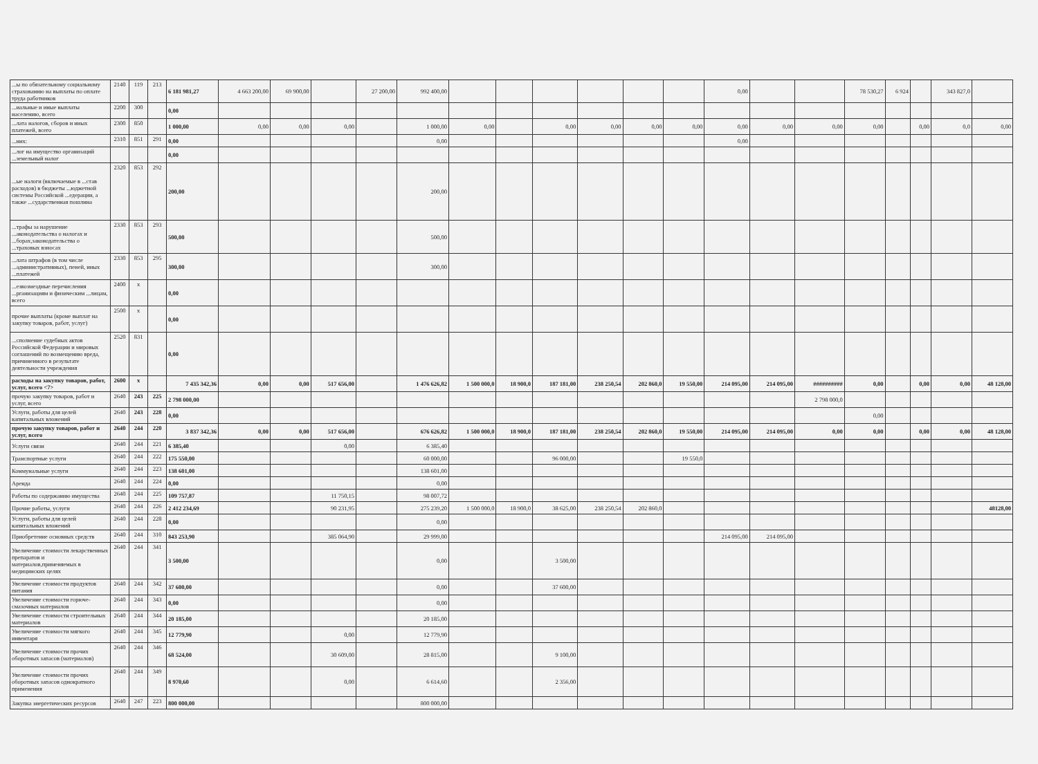| ...ы по обязательному социальному страхованию на выплаты по оплате труда работников | 2140 | 119 | 213 | 6 181 981,27 | 4 663 200,00 | 69 900,00 | | 27 200,00 | 992 400,00 | | | | | | | 0,00 | | | 78 530,27 | 6 924 | | 343 827,0 | |
| ...иальные и иные выплаты населению, всего | 2200 | 300 | | 0,00 | | | | | | | | | | | | | | | | | | | |
| ...лата налогов, сборов и иных платежей, всего | 2300 | 850 | | 1 000,00 | 0,00 | 0,00 | 0,00 | | 1 000,00 | 0,00 | | 0,00 | 0,00 | 0,00 | 0,00 | 0,00 | 0,00 | 0,00 | 0,00 | | 0,00 | 0,0 | 0,00 |
| ...них: | 2310 | 851 | 291 | 0,00 | | | | | 0,00 | | | | | | | 0,00 | | | | | | | |
| ...лог на имущество организаций ...земельный налог | | | | 0,00 | | | | | | | | | | | | | | | | | | | |
| ...ые налоги (включаемые в ...став расходов) в бюджеты ...юджетной системы Российской ...едерации, а также ...сударственная пошлина | 2320 | 853 | 292 | 200,00 | | | | | 200,00 | | | | | | | | | | | | | | |
| ...трафы за нарушение ...аконодательства о налогах и ...борах,законодательства о ...траховых взносах | 2330 | 853 | 293 | 500,00 | | | | | 500,00 | | | | | | | | | | | | | | |
| ...лата штрафов (в том числе ...административных), пеней, иных ...платежей | 2330 | 853 | 295 | 300,00 | | | | | 300,00 | | | | | | | | | | | | | | |
| ...езвозмездные перечисления ...рганизациям и физическим ...лицам, всего | 2400 | x | | 0,00 | | | | | | | | | | | | | | | | | | | |
| прочие выплаты (кроме выплат на закупку товаров, работ, услуг) | 2500 | x | | 0,00 | | | | | | | | | | | | | | | | | | | |
| ...сполнение судебных актов Российской Федерации и мировых соглашений по возмещению вреда, причиненного в результате деятельности учреждения | 2520 | 831 | | 0,00 | | | | | | | | | | | | | | | | | | | |
| расходы на закупку товаров, работ, услуг, всего <7> | 2600 | x | | 7 435 342,36 | 0,00 | 0,00 | 517 656,00 | | 1 476 626,82 | 1 500 000,0 | 18 900,0 | 187 181,00 | 238 250,54 | 202 860,0 | 19 550,00 | 214 095,00 | 214 095,00 | ########## | 0,00 | | 0,00 | 0,00 | 48 128,00 |
| прочую закупку товаров, работ и услуг, всего | 2640 | 243 | 225 | 2 798 000,00 | | | | | | | | | | | | | | 2 798 000,0 | | | | | |
| Услуги, работы для целей капитальных вложений | 2640 | 243 | 228 | 0,00 | | | | | | | | | | | | | | | 0,00 | | | | |
| прочую закупку товаров, работ и услуг, всего | 2640 | 244 | 220 | 3 837 342,36 | 0,00 | 0,00 | 517 656,00 | | 676 626,82 | 1 500 000,0 | 18 900,0 | 187 181,00 | 238 250,54 | 202 860,0 | 19 550,00 | 214 095,00 | 214 095,00 | 0,00 | 0,00 | | 0,00 | 0,00 | 48 128,00 |
| Услуги связи | 2640 | 244 | 221 | 6 385,40 | | | 0,00 | | 6 385,40 | | | | | | | | | | | | | | |
| Транспортные услуги | 2640 | 244 | 222 | 175 550,00 | | | | | 60 000,00 | | | 96 000,00 | | | 19 550,0 | | | | | | | | |
| Коммунальные услуги | 2640 | 244 | 223 | 138 601,00 | | | | | 138 601,00 | | | | | | | | | | | | | | |
| Аренда | 2640 | 244 | 224 | 0,00 | | | | | 0,00 | | | | | | | | | | | | | | |
| Работы по содержанию имущества | 2640 | 244 | 225 | 109 757,87 | | | 11 750,15 | | 98 007,72 | | | | | | | | | | | | | | |
| Прочие работы, услуги | 2640 | 244 | 226 | 2 412 234,69 | | | 90 231,95 | | 275 239,20 | 1 500 000,0 | 18 900,0 | 38 625,00 | 238 250,54 | 202 860,0 | | | | | | | | | 48128,00 |
| Услуги, работы для целей капитальных вложений | 2640 | 244 | 228 | 0,00 | | | | | 0,00 | | | | | | | | | | | | | | |
| Приобретение основных средств | 2640 | 244 | 310 | 843 253,90 | | | 385 064,90 | | 29 999,00 | | | | | | | 214 095,00 | 214 095,00 | | | | | | |
| Увеличение стоимости лекарственных препаратов и материалов,применяемых в медицинских целях | 2640 | 244 | 341 | 3 500,00 | | | | | 0,00 | | | 3 500,00 | | | | | | | | | | | |
| Увеличение стоимости продуктов питания | 2640 | 244 | 342 | 37 600,00 | | | | | 0,00 | | | 37 600,00 | | | | | | | | | | | |
| Увеличение стоимости горюче-смазочных материалов | 2640 | 244 | 343 | 0,00 | | | | | 0,00 | | | | | | | | | | | | | | |
| Увеличение стоимости строительных материалов | 2640 | 244 | 344 | 20 185,00 | | | | | 20 185,00 | | | | | | | | | | | | | | |
| Увеличение стоимости мягкого инвентаря | 2640 | 244 | 345 | 12 779,90 | | | 0,00 | | 12 779,90 | | | | | | | | | | | | | | |
| Увеличение стоимости прочих оборотных запасов (материалов) | 2640 | 244 | 346 | 68 524,00 | | | 30 609,00 | | 28 815,00 | | | 9 100,00 | | | | | | | | | | | |
| Увеличение стоимости прочих оборотных запасов однократного применения | 2640 | 244 | 349 | 8 970,60 | | | 0,00 | | 6 614,60 | | | 2 356,00 | | | | | | | | | | | |
| Закупка энергетических ресурсов | 2640 | 247 | 223 | 800 000,00 | | | | | 800 000,00 | | | | | | | | | | | | | | |